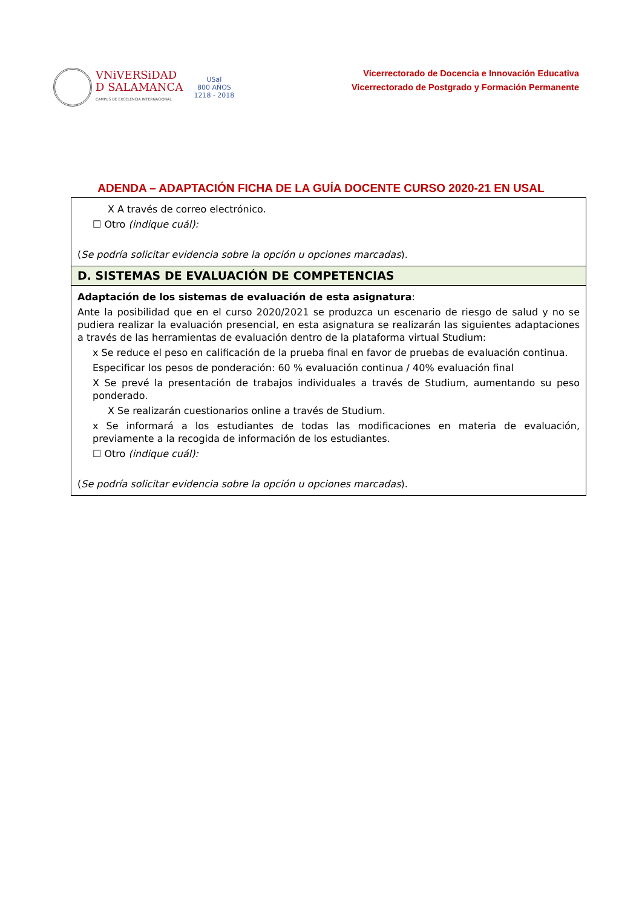VNiVERSiDAD
D SALAMANCA
CAMPUS DE EXCELENCIA INTERNACIONAL
USal
800 AÑOS
1218 - 2018
Vicerrectorado de Docencia e Innovación Educativa
Vicerrectorado de Postgrado y Formación Permanente
ADENDA – ADAPTACIÓN FICHA DE LA GUÍA DOCENTE CURSO 2020-21 EN USAL
| X A través de correo electrónico. ☐ Otro (indique cuál): ( Se podría solicitar evidencia sobre la opción u opciones marcadas ). |
| D. SISTEMAS DE EVALUACIÓN DE COMPETENCIAS |
| Adaptación de los sistemas de evaluación de esta asignatura : Ante la posibilidad que en el curso 2020/2021 se produzca un escenario de riesgo de salud y no se pudiera realizar la evaluación presencial, en esta asignatura se realizarán las siguientes adaptaciones a través de las herramientas de evaluación dentro de la plataforma virtual Studium: x Se reduce el peso en calificación de la prueba final en favor de pruebas de evaluación continua. Especificar los pesos de ponderación: 60 % evaluación continua / 40% evaluación final X Se prevé la presentación de trabajos individuales a través de Studium, aumentando su peso ponderado. X Se realizarán cuestionarios online a través de Studium. x Se informará a los estudiantes de todas las modificaciones en materia de evaluación, previamente a la recogida de información de los estudiantes. ☐ Otro (indique cuál): ( Se podría solicitar evidencia sobre la opción u opciones marcadas ). |